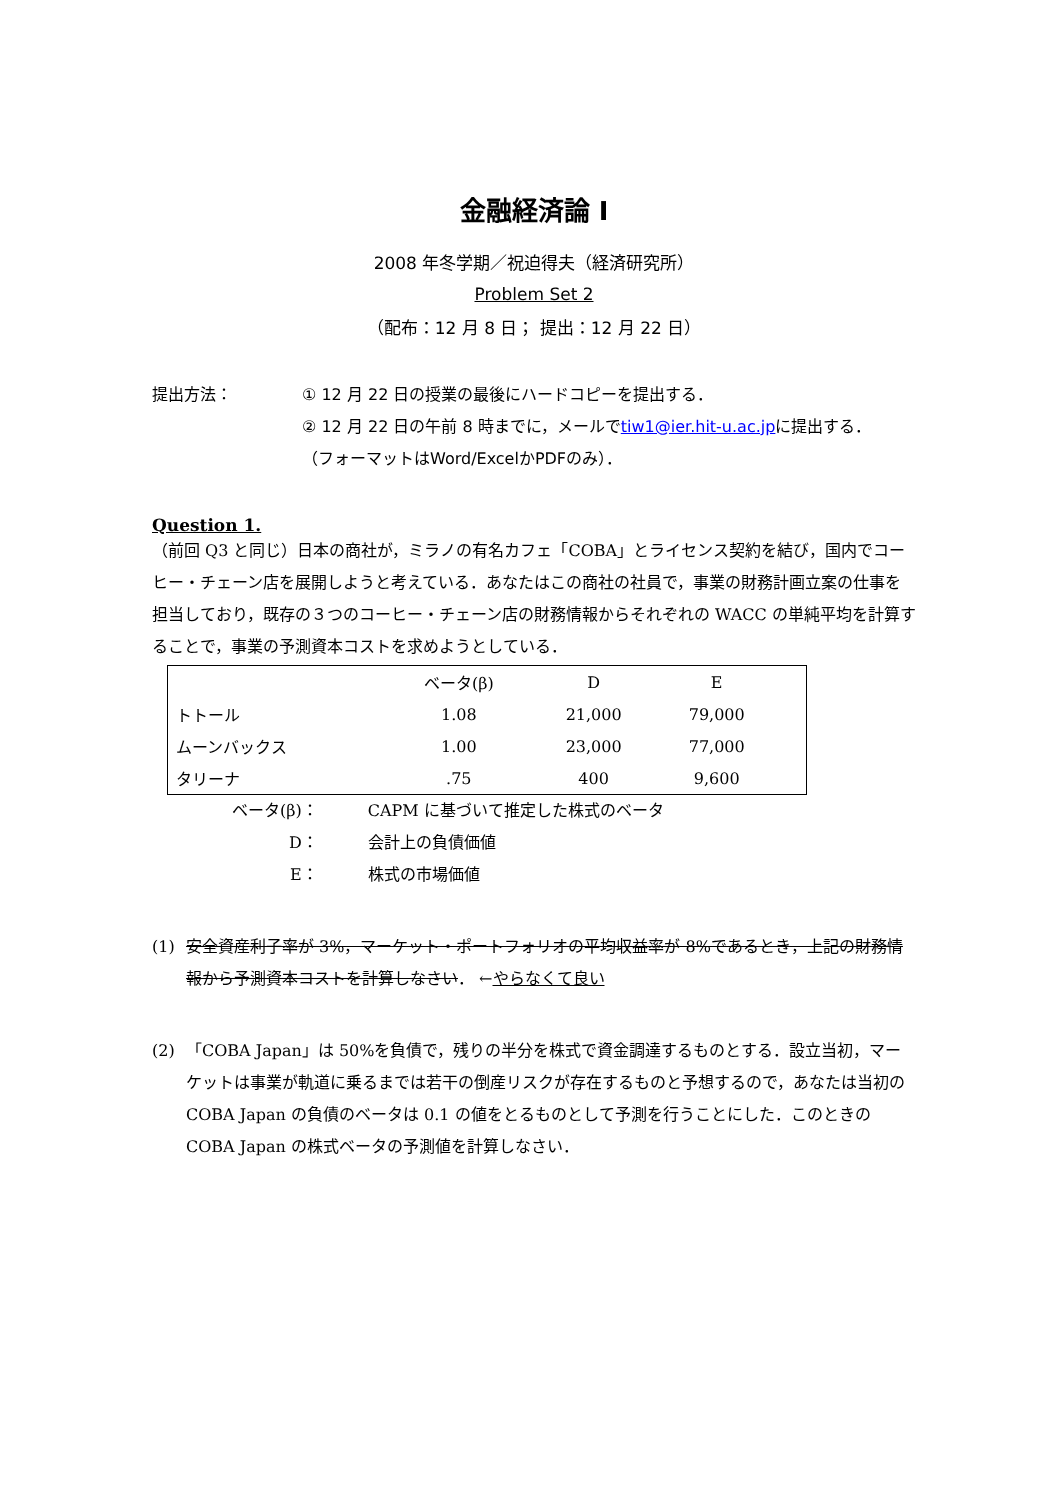金融経済論 I
2008 年冬学期／祝迫得夫（経済研究所）
Problem Set 2
（配布：12 月 8 日； 提出：12 月 22 日）
提出方法： ① 12 月 22 日の授業の最後にハードコピーを提出する．
② 12 月 22 日の午前 8 時までに，メールでtiw1@ier.hit-u.ac.jpに提出する．
（フォーマットはWord/ExcelかPDFのみ）．
Question 1.
（前回 Q3 と同じ）日本の商社が，ミラノの有名カフェ「COBA」とライセンス契約を結び，国内でコーヒー・チェーン店を展開しようと考えている．あなたはこの商社の社員で，事業の財務計画立案の仕事を担当しており，既存の３つのコーヒー・チェーン店の財務情報からそれぞれの WACC の単純平均を計算することで，事業の予測資本コストを求めようとしている．
| | ベータ(β) | D | E | |
| --- | --- | --- | --- | --- |
| トトール | 1.08 | 21,000 | 79,000 | |
| ムーンバックス | 1.00 | 23,000 | 77,000 | |
| タリーナ | .75 | 400 | 9,600 | |
| ベータ(β)： | CAPM に基づいて推定した株式のベータ |
| D： | 会計上の負債価値 |
| E： | 株式の市場価値 |
(1) 安全資産利子率が 3%，マーケット・ポートフォリオの平均収益率が 8%であるとき，上記の財務情報から予測資本コストを計算しなさい． ←やらなくて良い
(2) 「COBA Japan」は 50%を負債で，残りの半分を株式で資金調達するものとする．設立当初，マーケットは事業が軌道に乗るまでは若干の倒産リスクが存在するものと予想するので，あなたは当初の COBA Japan の負債のベータは 0.1 の値をとるものとして予測を行うことにした．このときの COBA Japan の株式ベータの予測値を計算しなさい．